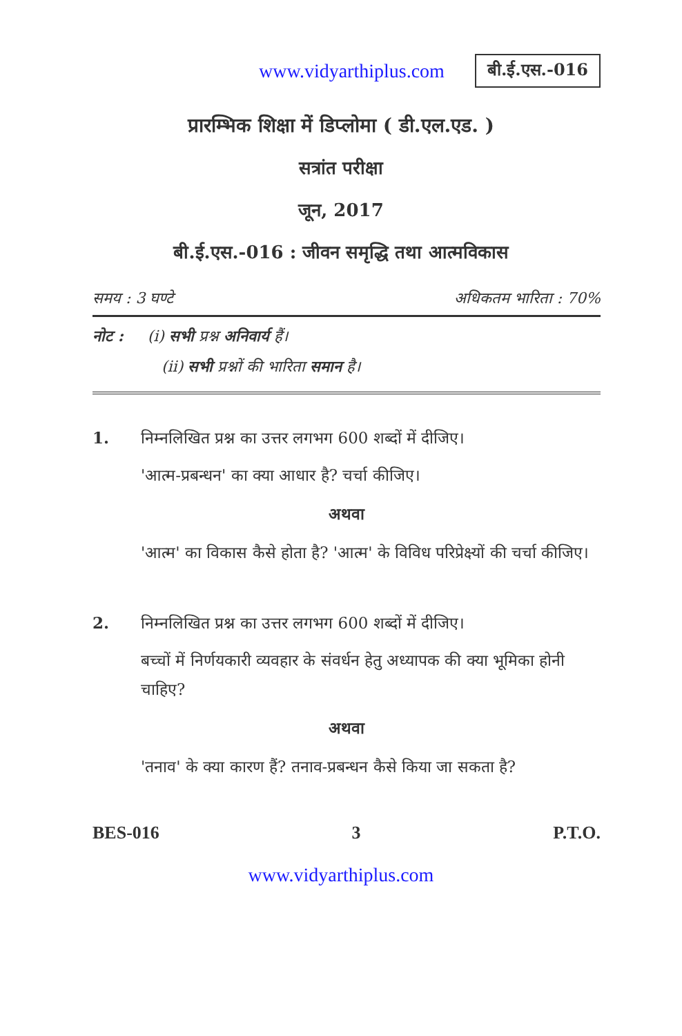www.vidyarthiplus.com बी.ई.एस.-016
प्रारम्भिक शिक्षा में डिप्लोमा ( डी.एल.एड. )
सत्रांत परीक्षा
जून, 2017
बी.ई.एस.-016 : जीवन समृद्धि तथा आत्मविकास
समय : 3 घण्टे अधिकतम भारिता : 70%
नोट : (i) सभी प्रश्न अनिवार्य हैं।
(ii) सभी प्रश्नों की भारिता समान है।
1. निम्नलिखित प्रश्न का उत्तर लगभग 600 शब्दों में दीजिए।
'आत्म-प्रबन्धन' का क्या आधार है? चर्चा कीजिए।
अथवा
'आत्म' का विकास कैसे होता है? 'आत्म' के विविध परिप्रेक्ष्यों की चर्चा कीजिए।
2. निम्नलिखित प्रश्न का उत्तर लगभग 600 शब्दों में दीजिए।
बच्चों में निर्णयकारी व्यवहार के संवर्धन हेतु अध्यापक की क्या भूमिका होनी चाहिए?
अथवा
'तनाव' के क्या कारण हैं? तनाव-प्रबन्धन कैसे किया जा सकता है?
BES-016 3 P.T.O.
www.vidyarthiplus.com